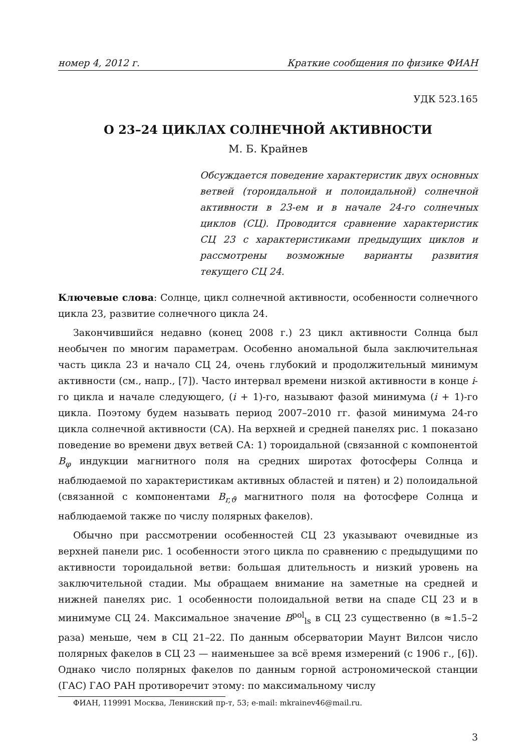номер 4, 2012 г. Краткие сообщения по физике ФИАН
УДК 523.165
О 23–24 ЦИКЛАХ СОЛНЕЧНОЙ АКТИВНОСТИ
М. Б. Крайнев
Обсуждается поведение характеристик двух основных ветвей (тороидальной и полоидальной) солнечной активности в 23-ем и в начале 24-го солнечных циклов (СЦ). Проводится сравнение характеристик СЦ 23 с характеристиками предыдущих циклов и рассмотрены возможные варианты развития текущего СЦ 24.
Ключевые слова: Солнце, цикл солнечной активности, особенности солнечного цикла 23, развитие солнечного цикла 24.
Закончившийся недавно (конец 2008 г.) 23 цикл активности Солнца был необычен по многим параметрам. Особенно аномальной была заключительная часть цикла 23 и начало СЦ 24, очень глубокий и продолжительный минимум активности (см., напр., [7]). Часто интервал времени низкой активности в конце i-го цикла и начале следующего, (i + 1)-го, называют фазой минимума (i + 1)-го цикла. Поэтому будем называть период 2007–2010 гг. фазой минимума 24-го цикла солнечной активности (СА). На верхней и средней панелях рис. 1 показано поведение во времени двух ветвей СА: 1) тороидальной (связанной с компонентой B<sub>φ</sub> индукции магнитного поля на средних широтах фотосферы Солнца и наблюдаемой по характеристикам активных областей и пятен) и 2) полоидальной (связанной с компонентами B<sub>r,ϑ</sub> магнитного поля на фотосфере Солнца и наблюдаемой также по числу полярных факелов).
Обычно при рассмотрении особенностей СЦ 23 указывают очевидные из верхней панели рис. 1 особенности этого цикла по сравнению с предыдущими по активности тороидальной ветви: большая длительность и низкий уровень на заключительной стадии. Мы обращаем внимание на заметные на средней и нижней панелях рис. 1 особенности полоидальной ветви на спаде СЦ 23 и в минимуме СЦ 24. Максимальное значение B<sup>pol</sup><sub>ls</sub> в СЦ 23 существенно (в ≈1.5–2 раза) меньше, чем в СЦ 21–22. По данным обсерватории Маунт Вилсон число полярных факелов в СЦ 23 — наименьшее за всё время измерений (с 1906 г., [6]). Однако число полярных факелов по данным горной астрономической станции (ГАС) ГАО РАН противоречит этому: по максимальному числу
ФИАН, 119991 Москва, Ленинский пр-т, 53; e-mail: mkrainev46@mail.ru.
3